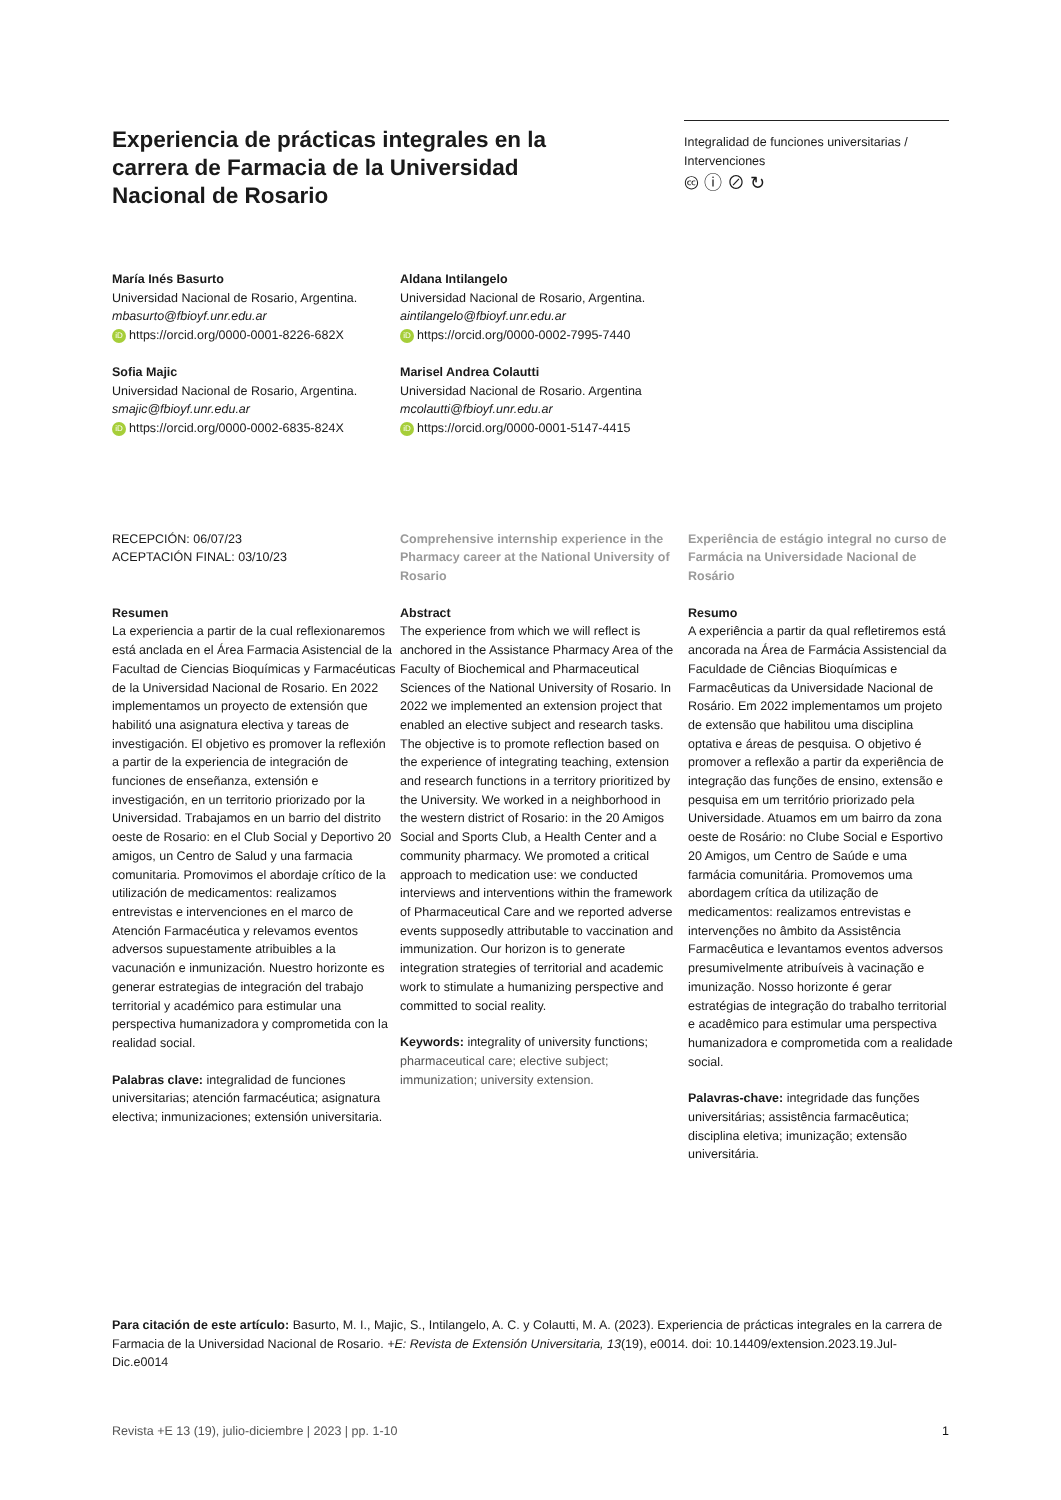Experiencia de prácticas integrales en la carrera de Farmacia de la Universidad Nacional de Rosario
Integralidad de funciones universitarias / Intervenciones
🅭 ⓘ ⊘ ↻
María Inés Basurto
Universidad Nacional de Rosario, Argentina.
mbasurto@fbioyf.unr.edu.ar
iD https://orcid.org/0000-0001-8226-682X
Aldana Intilangelo
Universidad Nacional de Rosario, Argentina.
aintilangelo@fbioyf.unr.edu.ar
iD https://orcid.org/0000-0002-7995-7440
Sofia Majic
Universidad Nacional de Rosario, Argentina.
smajic@fbioyf.unr.edu.ar
iD https://orcid.org/0000-0002-6835-824X
Marisel Andrea Colautti
Universidad Nacional de Rosario. Argentina
mcolautti@fbioyf.unr.edu.ar
iD https://orcid.org/0000-0001-5147-4415
RECEPCIÓN: 06/07/23
ACEPTACIÓN FINAL: 03/10/23
Resumen
La experiencia a partir de la cual reflexionaremos está anclada en el Área Farmacia Asistencial de la Facultad de Ciencias Bioquímicas y Farmacéuticas de la Universidad Nacional de Rosario. En 2022 implementamos un proyecto de extensión que habilitó una asignatura electiva y tareas de investigación. El objetivo es promover la reflexión a partir de la experiencia de integración de funciones de enseñanza, extensión e investigación, en un territorio priorizado por la Universidad. Trabajamos en un barrio del distrito oeste de Rosario: en el Club Social y Deportivo 20 amigos, un Centro de Salud y una farmacia comunitaria. Promovimos el abordaje crítico de la utilización de medicamentos: realizamos entrevistas e intervenciones en el marco de Atención Farmacéutica y relevamos eventos adversos supuestamente atribuibles a la vacunación e inmunización. Nuestro horizonte es generar estrategias de integración del trabajo territorial y académico para estimular una perspectiva humanizadora y comprometida con la realidad social.
Palabras clave: integralidad de funciones universitarias; atención farmacéutica; asignatura electiva; inmunizaciones; extensión universitaria.
Comprehensive internship experience in the Pharmacy career at the National University of Rosario
Abstract
The experience from which we will reflect is anchored in the Assistance Pharmacy Area of the Faculty of Biochemical and Pharmaceutical Sciences of the National University of Rosario. In 2022 we implemented an extension project that enabled an elective subject and research tasks. The objective is to promote reflection based on the experience of integrating teaching, extension and research functions in a territory prioritized by the University. We worked in a neighborhood in the western district of Rosario: in the 20 Amigos Social and Sports Club, a Health Center and a community pharmacy. We promoted a critical approach to medication use: we conducted interviews and interventions within the framework of Pharmaceutical Care and we reported adverse events supposedly attributable to vaccination and immunization. Our horizon is to generate integration strategies of territorial and academic work to stimulate a humanizing perspective and committed to social reality.
Keywords: integrality of university functions; pharmaceutical care; elective subject; immunization; university extension.
Experiência de estágio integral no curso de Farmácia na Universidade Nacional de Rosário
Resumo
A experiência a partir da qual refletiremos está ancorada na Área de Farmácia Assistencial da Faculdade de Ciências Bioquímicas e Farmacêuticas da Universidade Nacional de Rosário. Em 2022 implementamos um projeto de extensão que habilitou uma disciplina optativa e áreas de pesquisa. O objetivo é promover a reflexão a partir da experiência de integração das funções de ensino, extensão e pesquisa em um território priorizado pela Universidade. Atuamos em um bairro da zona oeste de Rosário: no Clube Social e Esportivo 20 Amigos, um Centro de Saúde e uma farmácia comunitária. Promovemos uma abordagem crítica da utilização de medicamentos: realizamos entrevistas e intervenções no âmbito da Assistência Farmacêutica e levantamos eventos adversos presumivelmente atribuíveis à vacinação e imunização. Nosso horizonte é gerar estratégias de integração do trabalho territorial e acadêmico para estimular uma perspectiva humanizadora e comprometida com a realidade social.
Palavras-chave: integridade das funções universitárias; assistência farmacêutica; disciplina eletiva; imunização; extensão universitária.
Para citación de este artículo: Basurto, M. I., Majic, S., Intilangelo, A. C. y Colautti, M. A. (2023). Experiencia de prácticas integrales en la carrera de Farmacia de la Universidad Nacional de Rosario. +E: Revista de Extensión Universitaria, 13(19), e0014. doi: 10.14409/extension.2023.19.Jul-Dic.e0014
Revista +E 13 (19), julio-diciembre | 2023 | pp. 1-10 1